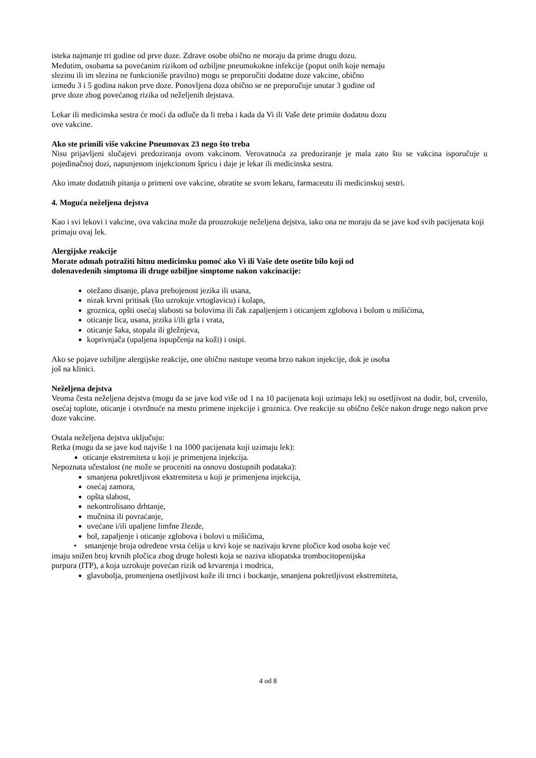isteka najmanje tri godine od prve doze. Zdrave osobe obično ne moraju da prime drugu dozu.
Međutim, osobama sa povećanim rizikom od ozbiljne pneumokokne infekcije (poput onih koje nemaju
slezinu ili im slezina ne funkcioniše pravilno) mogu se preporučiti dodatne doze vakcine, obično
između 3 i 5 godina nakon prve doze. Ponovljena doza obično se ne preporučuje unutar 3 godine od
prve doze zbog povećanog rizika od neželjenih dejstava.
Lekar ili medicinska sestra će moći da odluče da li treba i kada da Vi ili Vaše dete primite dodatnu dozu
ove vakcine.
Ako ste primili više vakcine Pneumovax 23 nego što treba
Nisu prijavljeni slučajevi predoziranja ovom vakcinom. Verovatnoća za predoziranje je mala zato što se vakcina isporučuje u pojedinačnoj dozi, napunjenom injekcionom špricu i daje je lekar ili medicinska sestra.
Ako imate dodatnih pitanja o primeni ove vakcine, obratite se svom lekaru, farmaceutu ili medicinskoj sestri.
4. Moguća neželjena dejstva
Kao i svi lekovi i vakcine, ova vakcina može da prouzrokuje neželjena dejstva, iako ona ne moraju da se jave kod svih pacijenata koji primaju ovaj lek.
Alergijske reakcije
Morate odmah potražiti hitnu medicinsku pomoć ako Vi ili Vaše dete osetite bilo koji od
dolenavedenih simptoma ili druge ozbiljne simptome nakon vakcinacije:
otežano disanje, plava prebojenost jezika ili usana,
nizak krvni pritisak (što uzrokuje vrtoglavicu) i kolaps,
groznica, opšti osećaj slabosti sa bolovima ili čak zapaljenjem i oticanjem zglobova i bolom u mišićima,
oticanje lica, usana, jezika i/ili grla i vrata,
oticanje šaka, stopala ili gležnjeva,
koprivnjača (upaljena ispupčenja na koži) i osipi.
Ako se pojave ozbiljne alergijske reakcije, one obično nastupe veoma brzo nakon injekcije, dok je osoba
još na klinici.
Neželjena dejstva
Veoma česta neželjena dejstva (mogu da se jave kod više od 1 na 10 pacijenata koji uzimaju lek) su osetljivost na dodir, bol, crvenilo, osećaj toplote, oticanje i otvrdnuće na mestu primene injekcije i groznica. Ove reakcije su obično češće nakon druge nego nakon prve doze vakcine.
Ostala neželjena dejstva uključuju:
Retka (mogu da se jave kod najviše 1 na 1000 pacijenata koji uzimaju lek):
oticanje ekstremiteta u koji je primenjena injekcija.
Nepoznata učestalost (ne može se proceniti na osnovu dostupnih podataka):
smanjena pokretljivost ekstremiteta u koji je primenjena injekcija,
osećaj zamora,
opšta slabost,
nekontrolisano drhtanje,
mučnina ili povraćanje,
uvećane i/ili upaljene limfne žlezde,
bol, zapaljenje i oticanje zglobova i bolovi u mišićima,
• smanjenje broja određene vrsta ćelija u krvi koje se nazivaju krvne pločice kod osoba koje već
imaju snižen broj krvnih pločica zbog druge bolesti koja se naziva idiopatska trombocitopenijska
purpura (ITP), a koja uzrokuje povećan rizik od krvarenja i modrica,
glavobolja, promenjena osetljivost kože ili trnci i bockanje, smanjena pokretljivost ekstremiteta,
4 od 8